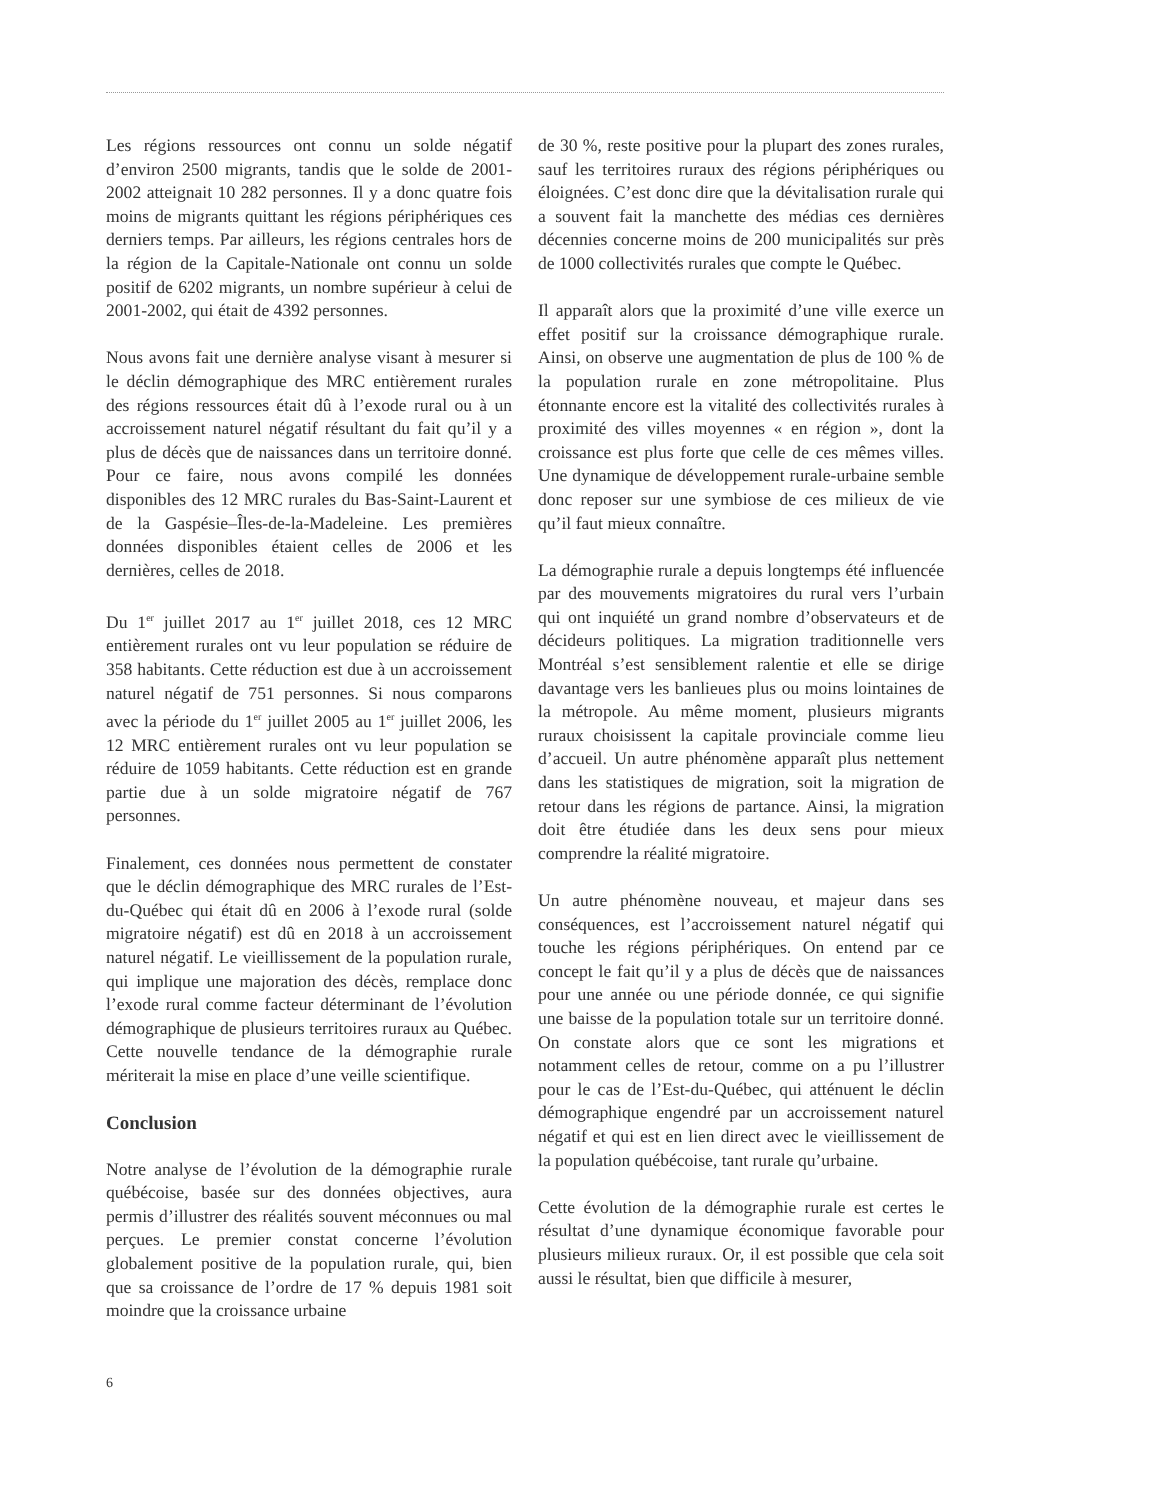Les régions ressources ont connu un solde négatif d’environ 2500 migrants, tandis que le solde de 2001-2002 atteignait 10 282 personnes. Il y a donc quatre fois moins de migrants quittant les régions périphériques ces derniers temps. Par ailleurs, les régions centrales hors de la région de la Capitale-Nationale ont connu un solde positif de 6202 migrants, un nombre supérieur à celui de 2001-2002, qui était de 4392 personnes.
Nous avons fait une dernière analyse visant à mesurer si le déclin démographique des MRC entièrement rurales des régions ressources était dû à l’exode rural ou à un accroissement naturel négatif résultant du fait qu’il y a plus de décès que de naissances dans un territoire donné. Pour ce faire, nous avons compilé les données disponibles des 12 MRC rurales du Bas-Saint-Laurent et de la Gaspésie–Îles-de-la-Madeleine. Les premières données disponibles étaient celles de 2006 et les dernières, celles de 2018.
Du 1<sup>er</sup> juillet 2017 au 1<sup>er</sup> juillet 2018, ces 12 MRC entièrement rurales ont vu leur population se réduire de 358 habitants. Cette réduction est due à un accroissement naturel négatif de 751 personnes. Si nous comparons avec la période du 1<sup>er</sup> juillet 2005 au 1<sup>er</sup> juillet 2006, les 12 MRC entièrement rurales ont vu leur population se réduire de 1059 habitants. Cette réduction est en grande partie due à un solde migratoire négatif de 767 personnes.
Finalement, ces données nous permettent de constater que le déclin démographique des MRC rurales de l’Est-du-Québec qui était dû en 2006 à l’exode rural (solde migratoire négatif) est dû en 2018 à un accroissement naturel négatif. Le vieillissement de la population rurale, qui implique une majoration des décès, remplace donc l’exode rural comme facteur déterminant de l’évolution démographique de plusieurs territoires ruraux au Québec. Cette nouvelle tendance de la démographie rurale mériterait la mise en place d’une veille scientifique.
Conclusion
Notre analyse de l’évolution de la démographie rurale québécoise, basée sur des données objectives, aura permis d’illustrer des réalités souvent méconnues ou mal perçues. Le premier constat concerne l’évolution globalement positive de la population rurale, qui, bien que sa croissance de l’ordre de 17 % depuis 1981 soit moindre que la croissance urbaine
de 30 %, reste positive pour la plupart des zones rurales, sauf les territoires ruraux des régions périphériques ou éloignées. C’est donc dire que la dévitalisation rurale qui a souvent fait la manchette des médias ces dernières décennies concerne moins de 200 municipalités sur près de 1000 collectivités rurales que compte le Québec.
Il apparaît alors que la proximité d’une ville exerce un effet positif sur la croissance démographique rurale. Ainsi, on observe une augmentation de plus de 100 % de la population rurale en zone métropolitaine. Plus étonnante encore est la vitalité des collectivités rurales à proximité des villes moyennes « en région », dont la croissance est plus forte que celle de ces mêmes villes. Une dynamique de développement rurale-urbaine semble donc reposer sur une symbiose de ces milieux de vie qu’il faut mieux connaître.
La démographie rurale a depuis longtemps été influencée par des mouvements migratoires du rural vers l’urbain qui ont inquiété un grand nombre d’observateurs et de décideurs politiques. La migration traditionnelle vers Montréal s’est sensiblement ralentie et elle se dirige davantage vers les banlieues plus ou moins lointaines de la métropole. Au même moment, plusieurs migrants ruraux choisissent la capitale provinciale comme lieu d’accueil. Un autre phénomène apparaît plus nettement dans les statistiques de migration, soit la migration de retour dans les régions de partance. Ainsi, la migration doit être étudiée dans les deux sens pour mieux comprendre la réalité migratoire.
Un autre phénomène nouveau, et majeur dans ses conséquences, est l’accroissement naturel négatif qui touche les régions périphériques. On entend par ce concept le fait qu’il y a plus de décès que de naissances pour une année ou une période donnée, ce qui signifie une baisse de la population totale sur un territoire donné. On constate alors que ce sont les migrations et notamment celles de retour, comme on a pu l’illustrer pour le cas de l’Est-du-Québec, qui atténuent le déclin démographique engendré par un accroissement naturel négatif et qui est en lien direct avec le vieillissement de la population québécoise, tant rurale qu’urbaine.
Cette évolution de la démographie rurale est certes le résultat d’une dynamique économique favorable pour plusieurs milieux ruraux. Or, il est possible que cela soit aussi le résultat, bien que difficile à mesurer,
6